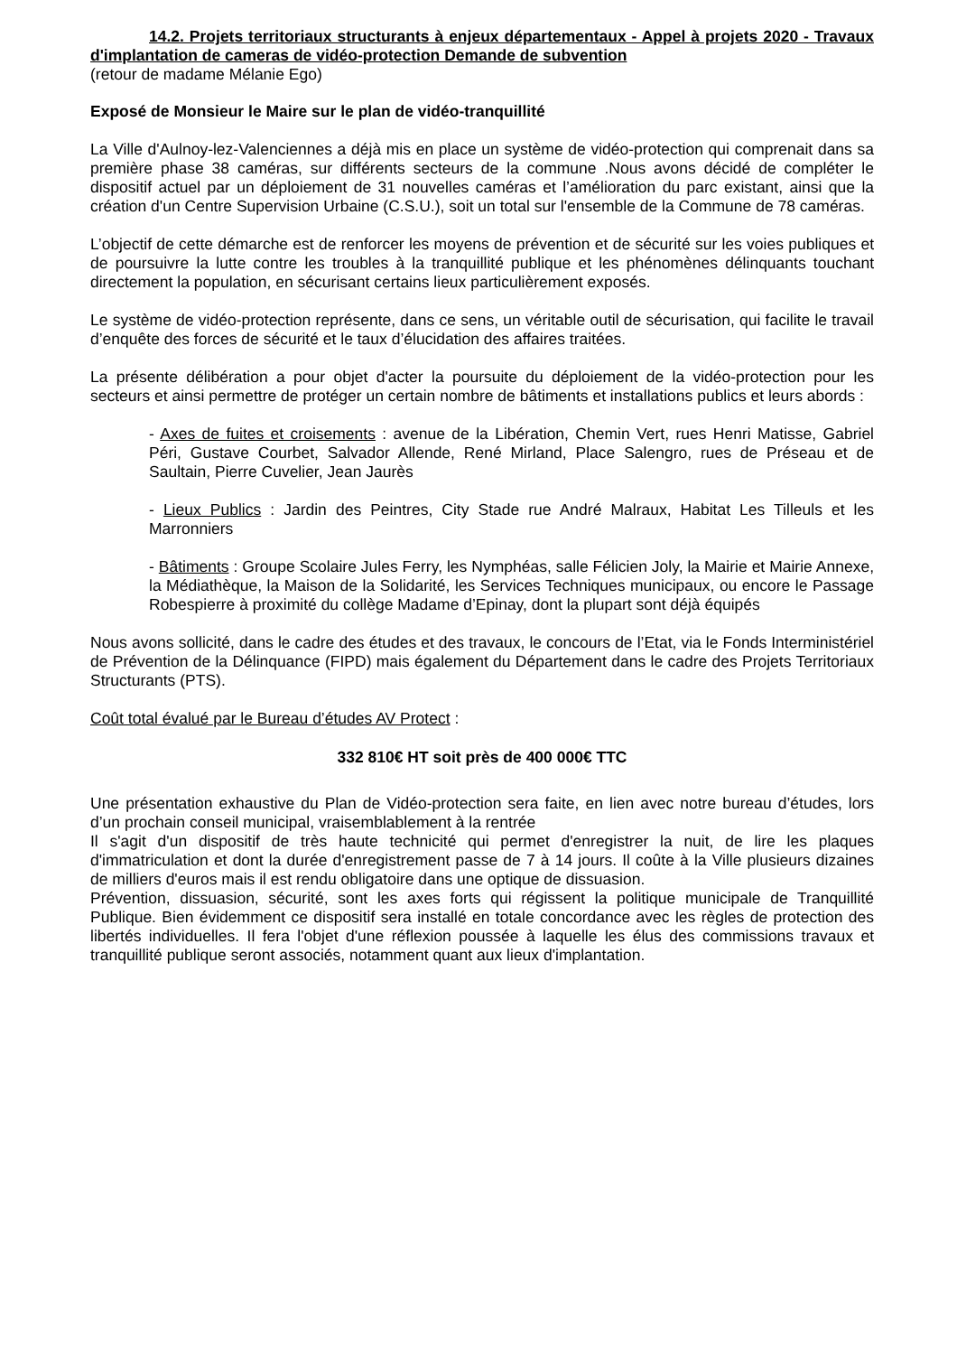14.2. Projets territoriaux structurants à enjeux départementaux - Appel à projets 2020 - Travaux d'implantation de cameras de vidéo-protection Demande de subvention
(retour de madame Mélanie Ego)
Exposé de Monsieur le Maire sur le plan de vidéo-tranquillité
La Ville d'Aulnoy-lez-Valenciennes a déjà mis en place un système de vidéo-protection qui comprenait dans sa première phase 38 caméras, sur différents secteurs de la commune .Nous avons décidé de compléter le dispositif actuel par un déploiement de 31 nouvelles caméras et l’amélioration du parc existant, ainsi que la création d'un Centre Supervision Urbaine (C.S.U.), soit un total sur l'ensemble de la Commune de 78 caméras.
L’objectif de cette démarche est de renforcer les moyens de prévention et de sécurité sur les voies publiques et de poursuivre la lutte contre les troubles à la tranquillité publique et les phénomènes délinquants touchant directement la population, en sécurisant certains lieux particulièrement exposés.
Le système de vidéo-protection représente, dans ce sens, un véritable outil de sécurisation, qui facilite le travail d’enquête des forces de sécurité et le taux d’élucidation des affaires traitées.
La présente délibération a pour objet d'acter la poursuite du déploiement de la vidéo-protection pour les secteurs et ainsi permettre de protéger un certain nombre de bâtiments et installations publics et leurs abords :
- Axes de fuites et croisements : avenue de la Libération, Chemin Vert, rues Henri Matisse, Gabriel Péri, Gustave Courbet, Salvador Allende, René Mirland, Place Salengro, rues de Préseau et de Saultain, Pierre Cuvelier, Jean Jaurès
- Lieux Publics : Jardin des Peintres, City Stade rue André Malraux, Habitat Les Tilleuls et les Marronniers
- Bâtiments : Groupe Scolaire Jules Ferry, les Nymphéas, salle Félicien Joly, la Mairie et Mairie Annexe, la Médiathèque, la Maison de la Solidarité, les Services Techniques municipaux, ou encore le Passage Robespierre à proximité du collège Madame d’Epinay, dont la plupart sont déjà équipés
Nous avons sollicité, dans le cadre des études et des travaux, le concours de l’Etat, via le Fonds Interministériel de Prévention de la Délinquance (FIPD) mais également du Département dans le cadre des Projets Territoriaux Structurants (PTS).
Coût total évalué par le Bureau d’études AV Protect :
332 810€ HT soit près de 400 000€ TTC
Une présentation exhaustive du Plan de Vidéo-protection sera faite, en lien avec notre bureau d’études, lors d’un prochain conseil municipal, vraisemblablement à la rentrée
Il s'agit d'un dispositif de très haute technicité qui permet d'enregistrer la nuit, de lire les plaques d'immatriculation et dont la durée d'enregistrement passe de 7 à 14 jours. Il coûte à la Ville plusieurs dizaines de milliers d'euros mais il est rendu obligatoire dans une optique de dissuasion.
Prévention, dissuasion, sécurité, sont les axes forts qui régissent la politique municipale de Tranquillité Publique. Bien évidemment ce dispositif sera installé en totale concordance avec les règles de protection des libertés individuelles. Il fera l'objet d'une réflexion poussée à laquelle les élus des commissions travaux et tranquillité publique seront associés, notamment quant aux lieux d'implantation.